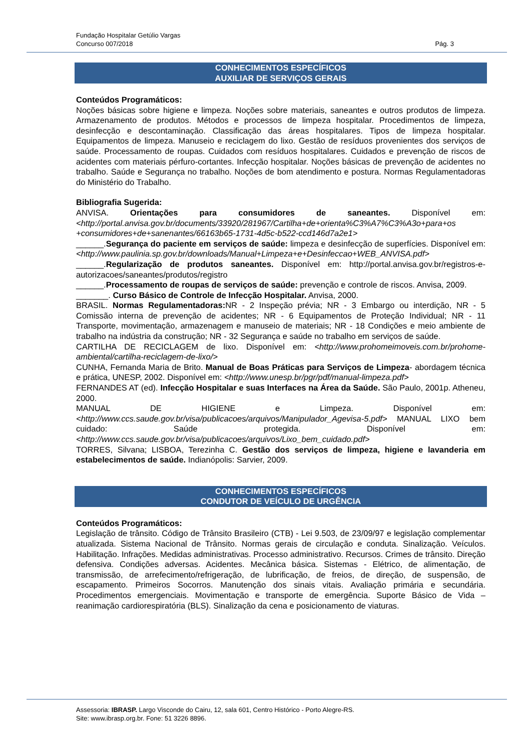Fundação Hospitalar Getúlio Vargas
Concurso 007/2018
Pág. 3
CONHECIMENTOS ESPECÍFICOS
AUXILIAR DE SERVIÇOS GERAIS
Conteúdos Programáticos:
Noções básicas sobre higiene e limpeza. Noções sobre materiais, saneantes e outros produtos de limpeza. Armazenamento de produtos. Métodos e processos de limpeza hospitalar. Procedimentos de limpeza, desinfecção e descontaminação. Classificação das áreas hospitalares. Tipos de limpeza hospitalar. Equipamentos de limpeza. Manuseio e reciclagem do lixo. Gestão de resíduos provenientes dos serviços de saúde. Processamento de roupas. Cuidados com resíduos hospitalares. Cuidados e prevenção de riscos de acidentes com materiais pérfuro-cortantes. Infecção hospitalar. Noções básicas de prevenção de acidentes no trabalho. Saúde e Segurança no trabalho. Noções de bom atendimento e postura. Normas Regulamentadoras do Ministério do Trabalho.
Bibliografia Sugerida:
ANVISA. Orientações para consumidores de saneantes. Disponível em: <http://portal.anvisa.gov.br/documents/33920/281967/Cartilha+de+orienta%C3%A7%C3%A3o+para+os +consumidores+de+sanenantes/66163b65-1731-4d5c-b522-ccd146d7a2e1>
______.Segurança do paciente em serviços de saúde: limpeza e desinfecção de superfícies. Disponível em: <http://www.paulinia.sp.gov.br/downloads/Manual+Limpeza+e+Desinfeccao+WEB_ANVISA.pdf>
______.Regularização de produtos saneantes. Disponível em: http://portal.anvisa.gov.br/registros-e-autorizacoes/saneantes/produtos/registro
______.Processamento de roupas de serviços de saúde: prevenção e controle de riscos. Anvisa, 2009.
_______. Curso Básico de Controle de Infecção Hospitalar. Anvisa, 2000.
BRASIL. Normas Regulamentadoras: NR - 2 Inspeção prévia; NR - 3 Embargo ou interdição, NR - 5 Comissão interna de prevenção de acidentes; NR - 6 Equipamentos de Proteção Individual; NR - 11 Transporte, movimentação, armazenagem e manuseio de materiais; NR - 18 Condições e meio ambiente de trabalho na indústria da construção; NR - 32 Segurança e saúde no trabalho em serviços de saúde.
CARTILHA DE RECICLAGEM de lixo. Disponível em: <http://www.prohomeimoveis.com.br/prohome-ambiental/cartilha-reciclagem-de-lixo/>
CUNHA, Fernanda Maria de Brito. Manual de Boas Práticas para Serviços de Limpeza- abordagem técnica e prática, UNESP, 2002. Disponível em: <http://www.unesp.br/pgr/pdf/manual-limpeza.pdf>
FERNANDES AT (ed). Infecção Hospitalar e suas Interfaces na Área da Saúde. São Paulo, 2001p. Atheneu, 2000.
MANUAL DE HIGIENE e Limpeza. Disponível em: <http://www.ccs.saude.gov.br/visa/publicacoes/arquivos/Manipulador_Agevisa-5.pdf> MANUAL LIXO bem cuidado: Saúde protegida. Disponível em: <http://www.ccs.saude.gov.br/visa/publicacoes/arquivos/Lixo_bem_cuidado.pdf>
TORRES, Silvana; LISBOA, Terezinha C. Gestão dos serviços de limpeza, higiene e lavanderia em estabelecimentos de saúde. Indianópolis: Sarvier, 2009.
CONHECIMENTOS ESPECÍFICOS
CONDUTOR DE VEÍCULO DE URGÊNCIA
Conteúdos Programáticos:
Legislação de trânsito. Código de Trânsito Brasileiro (CTB) - Lei 9.503, de 23/09/97 e legislação complementar atualizada. Sistema Nacional de Trânsito. Normas gerais de circulação e conduta. Sinalização. Veículos. Habilitação. Infrações. Medidas administrativas. Processo administrativo. Recursos. Crimes de trânsito. Direção defensiva. Condições adversas. Acidentes. Mecânica básica. Sistemas - Elétrico, de alimentação, de transmissão, de arrefecimento/refrigeração, de lubrificação, de freios, de direção, de suspensão, de escapamento. Primeiros Socorros. Manutenção dos sinais vitais. Avaliação primária e secundária. Procedimentos emergenciais. Movimentação e transporte de emergência. Suporte Básico de Vida – reanimação cardiorespiratória (BLS). Sinalização da cena e posicionamento de viaturas.
Assessoria: IBRASP. Largo Visconde do Cairu, 12, sala 601, Centro Histórico - Porto Alegre-RS.
Site: www.ibrasp.org.br. Fone: 51 3226 8896.